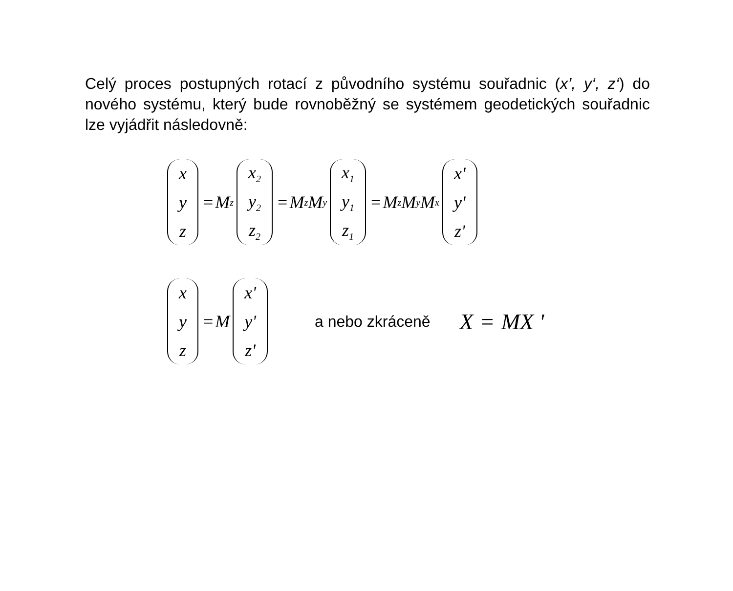Celý proces postupných rotací z původního systému souřadnic (x’, y‘, z‘) do nového systému, který bude rovnoběžný se systémem geodetických souřadnic lze vyjádřit následovně:
x
y
z
= M<sub>z</sub>
x<sub>2</sub>
y<sub>2</sub>
z<sub>2</sub>
= M<sub>z</sub>M<sub>y</sub>
x<sub>1</sub>
y<sub>1</sub>
z<sub>1</sub>
= M<sub>z</sub>M<sub>y</sub>M<sub>x</sub>
x'
y'
z'
x
y
z
= M
x'
y'
z'
a nebo zkráceně X = MX '